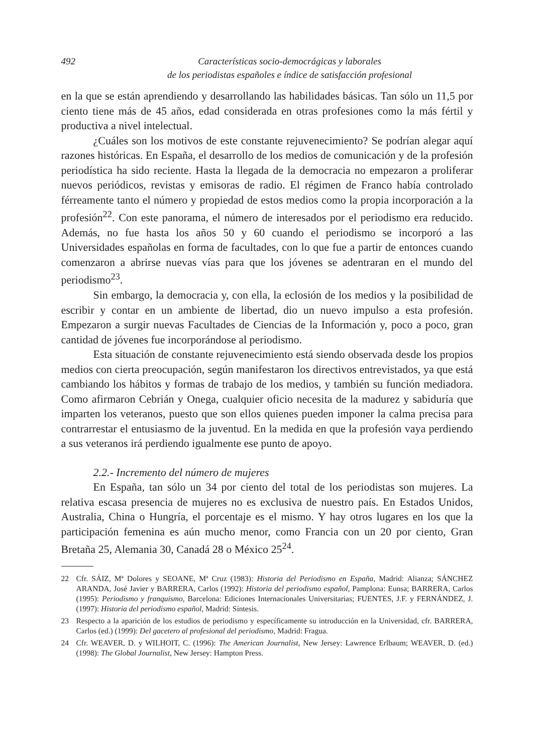492 Características socio-democrágicas y laborales
de los periodistas españoles e índice de satisfacción profesional
en la que se están aprendiendo y desarrollando las habilidades básicas. Tan sólo un 11,5 por ciento tiene más de 45 años, edad considerada en otras profesiones como la más fértil y productiva a nivel intelectual.
¿Cuáles son los motivos de este constante rejuvenecimiento? Se podrían alegar aquí razones históricas. En España, el desarrollo de los medios de comunicación y de la profesión periodística ha sido reciente. Hasta la llegada de la democracia no empezaron a proliferar nuevos periódicos, revistas y emisoras de radio. El régimen de Franco había controlado férreamente tanto el número y propiedad de estos medios como la propia incorporación a la profesión<sup>22</sup>. Con este panorama, el número de interesados por el periodismo era reducido. Además, no fue hasta los años 50 y 60 cuando el periodismo se incorporó a las Universidades españolas en forma de facultades, con lo que fue a partir de entonces cuando comenzaron a abrirse nuevas vías para que los jóvenes se adentraran en el mundo del periodismo<sup>23</sup>.
Sin embargo, la democracia y, con ella, la eclosión de los medios y la posibilidad de escribir y contar en un ambiente de libertad, dio un nuevo impulso a esta profesión. Empezaron a surgir nuevas Facultades de Ciencias de la Información y, poco a poco, gran cantidad de jóvenes fue incorporándose al periodismo.
Esta situación de constante rejuvenecimiento está siendo observada desde los propios medios con cierta preocupación, según manifestaron los directivos entrevistados, ya que está cambiando los hábitos y formas de trabajo de los medios, y también su función mediadora. Como afirmaron Cebrián y Onega, cualquier oficio necesita de la madurez y sabiduría que imparten los veteranos, puesto que son ellos quienes pueden imponer la calma precisa para contrarrestar el entusiasmo de la juventud. En la medida en que la profesión vaya perdiendo a sus veteranos irá perdiendo igualmente ese punto de apoyo.
2.2.- Incremento del número de mujeres
En España, tan sólo un 34 por ciento del total de los periodistas son mujeres. La relativa escasa presencia de mujeres no es exclusiva de nuestro país. En Estados Unidos, Australia, China o Hungría, el porcentaje es el mismo. Y hay otros lugares en los que la participación femenina es aún mucho menor, como Francia con un 20 por ciento, Gran Bretaña 25, Alemania 30, Canadá 28 o México 25<sup>24</sup>.
22 Cfr. SÁIZ, Mª Dolores y SEOANE, Mª Cruz (1983): Historia del Periodismo en España, Madrid: Alianza; SÁNCHEZ ARANDA, José Javier y BARRERA, Carlos (1992): Historia del periodismo español, Pamplona: Eunsa; BARRERA, Carlos (1995): Periodismo y franquismo, Barcelona: Ediciones Internacionales Universitarias; FUENTES, J.F. y FERNÁNDEZ, J. (1997): Historia del periodismo español, Madrid: Síntesis.
23 Respecto a la aparición de los estudios de periodismo y específicamente su introducción en la Universidad, cfr. BARRERA, Carlos (ed.) (1999): Del gacetero al profesional del periodismo, Madrid: Fragua.
24 Cfr. WEAVER, D. y WILHOIT, C. (1996): The American Journalist, New Jersey: Lawrence Erlbaum; WEAVER, D. (ed.) (1998): The Global Journalist, New Jersey: Hampton Press.